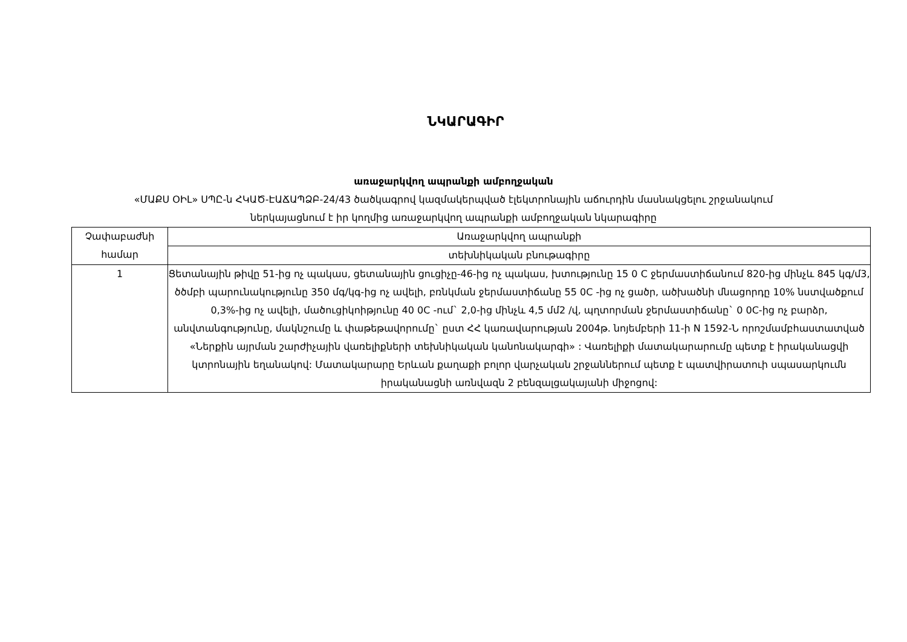ՆԿԱՐԱԳԻՐ
առաջարկվող ապրանքի ամբողջական
«ՄԱՔՍ ՕԻԼ» ՍՊԸ-ն ՀԿԱԾ-ԷԱՃԱՊՁԲ-24/43 ծածկագրով կազմակերպված էլեկտրոնային աճուրդին մասնակցելու շրջանակում
ներկայացնում է իր կողմից առաջարկվող ապրանքի ամբողջական նկարագիրը
| Չափաբաժնի համար | Առաջարկվող ապրանքի |
| --- | --- |
| | տեխնիկական բնութագիրը |
| 1 | Ցետանային թիվը 51-ից ոչ պակաս, ցետանային ցուցիչը-46-ից ոչ պակաս, խտությունը 15 0 C ջերմաստիճանում 820-ից մինչև 845 կգ/մ3, ծծմբի պարունակությունը 350 մգ/կգ-ից ոչ ավելի, բռնկման ջերմաստիճանը 55 0C -ից ոչ ցածր, ածխածնի մնացորդը 10% նստվածքում 0,3%-ից ոչ ավելի, մածուցիկոիթյունը 40 0C -ում` 2,0-ից մինչև 4,5 մմ2 /վ, պղտորման ջերմաստիճանը` 0 0C-ից ոչ բարձր, անվտանգությունը, մակնշումը և փաթեթավորումը` ըստ ՀՀ կառավարության 2004թ. նոյեմբերի 11-ի N 1592-Ն որոշմամբհաստատված «Ներքին այրման շարժիչային վառելիքների տեխնիկական կանոնակարգի» : Վառելիքի մատակարարումը պետք է իրականացվի կտրոնային եղանակով: Մատակարարը Երևան քաղաքի բոլոր վարչական շրջաններում պետք է պատվիրատուի սպասարկումն իրականացնի առնվազն 2 բենզալցակայանի միջոցով: |